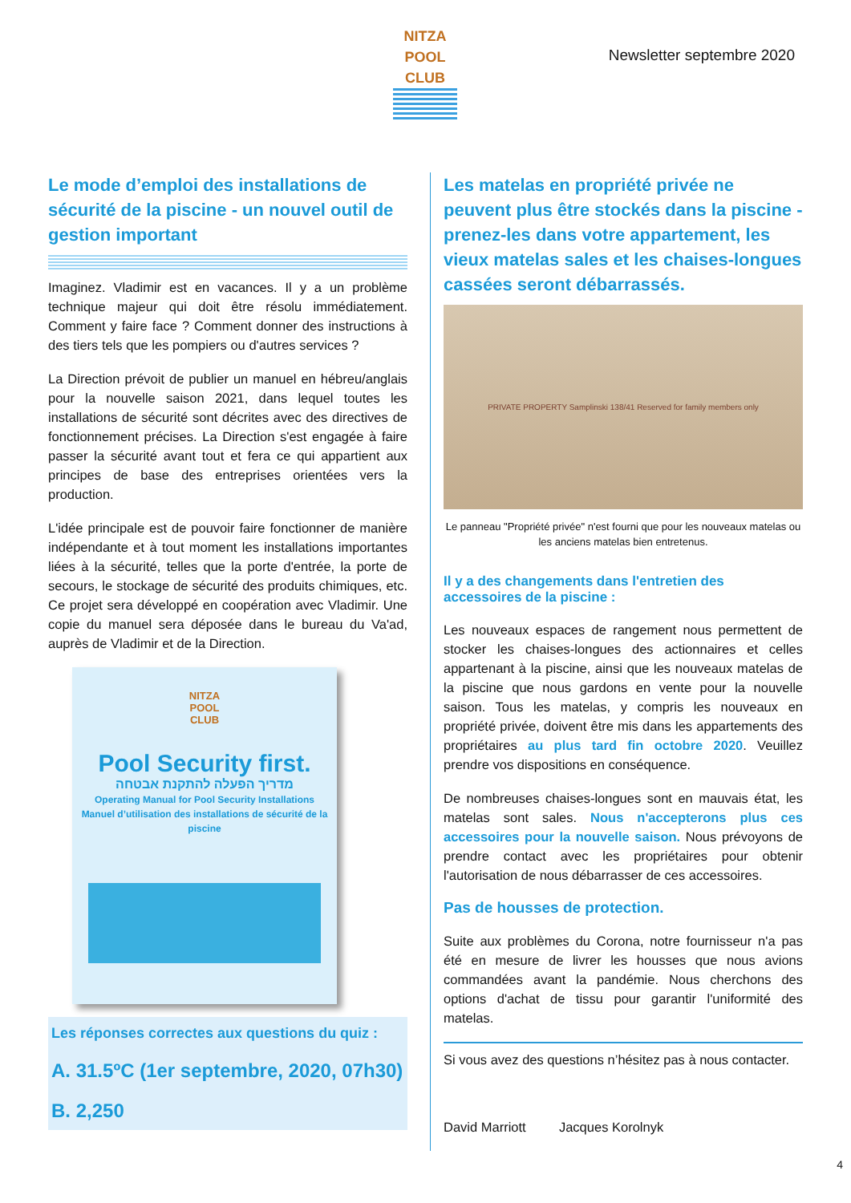NITZA
POOL
CLUB
Newsletter septembre 2020
Le mode d’emploi des installations de sécurité de la piscine - un nouvel outil de gestion important
Imaginez. Vladimir est en vacances. Il y a un problème technique majeur qui doit être résolu immédiatement. Comment y faire face ? Comment donner des instructions à des tiers tels que les pompiers ou d'autres services ?
La Direction prévoit de publier un manuel en hébreu/anglais pour la nouvelle saison 2021, dans lequel toutes les installations de sécurité sont décrites avec des directives de fonctionnement précises. La Direction s'est engagée à faire passer la sécurité avant tout et fera ce qui appartient aux principes de base des entreprises orientées vers la production.
L'idée principale est de pouvoir faire fonctionner de manière indépendante et à tout moment les installations importantes liées à la sécurité, telles que la porte d'entrée, la porte de secours, le stockage de sécurité des produits chimiques, etc. Ce projet sera développé en coopération avec Vladimir. Une copie du manuel sera déposée dans le bureau du Va'ad, auprès de Vladimir et de la Direction.
NITZA
POOL
CLUB
Pool Security first.
מדריך הפעלה להתקנת אבטחה
Operating Manual for Pool Security Installations
Manuel d’utilisation des installations de sécurité de la piscine
Les réponses correctes aux questions du quiz :
A. 31.5ºC (1er septembre, 2020, 07h30)
B. 2,250
Les matelas en propriété privée ne peuvent plus être stockés dans la piscine - prenez-les dans votre appartement, les vieux matelas sales et les chaises-longues cassées seront débarrassés.
PRIVATE PROPERTY Samplinski 138/41 Reserved for family members only
Le panneau "Propriété privée" n'est fourni que pour les nouveaux matelas ou les anciens matelas bien entretenus.
Il y a des changements dans l'entretien des accessoires de la piscine :
Les nouveaux espaces de rangement nous permettent de stocker les chaises-longues des actionnaires et celles appartenant à la piscine, ainsi que les nouveaux matelas de la piscine que nous gardons en vente pour la nouvelle saison. Tous les matelas, y compris les nouveaux en propriété privée, doivent être mis dans les appartements des propriétaires au plus tard fin octobre 2020. Veuillez prendre vos dispositions en conséquence.
De nombreuses chaises-longues sont en mauvais état, les matelas sont sales. Nous n'accepterons plus ces accessoires pour la nouvelle saison. Nous prévoyons de prendre contact avec les propriétaires pour obtenir l'autorisation de nous débarrasser de ces accessoires.
Pas de housses de protection.
Suite aux problèmes du Corona, notre fournisseur n'a pas été en mesure de livrer les housses que nous avions commandées avant la pandémie. Nous cherchons des options d'achat de tissu pour garantir l'uniformité des matelas.
Si vous avez des questions n’hésitez pas à nous contacter.
David Marriott Jacques Korolnyk
4